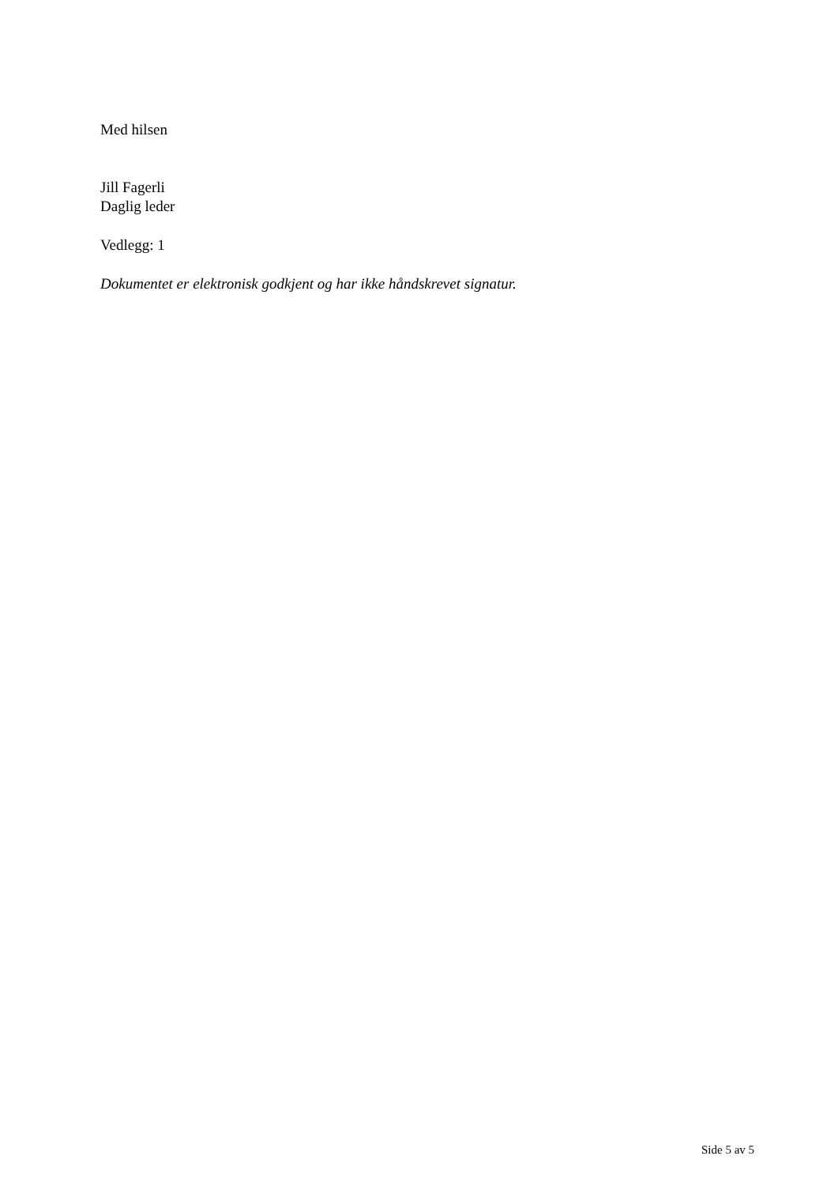Med hilsen
Jill Fagerli
Daglig leder
Vedlegg: 1
Dokumentet er elektronisk godkjent og har ikke håndskrevet signatur.
Side 5 av 5